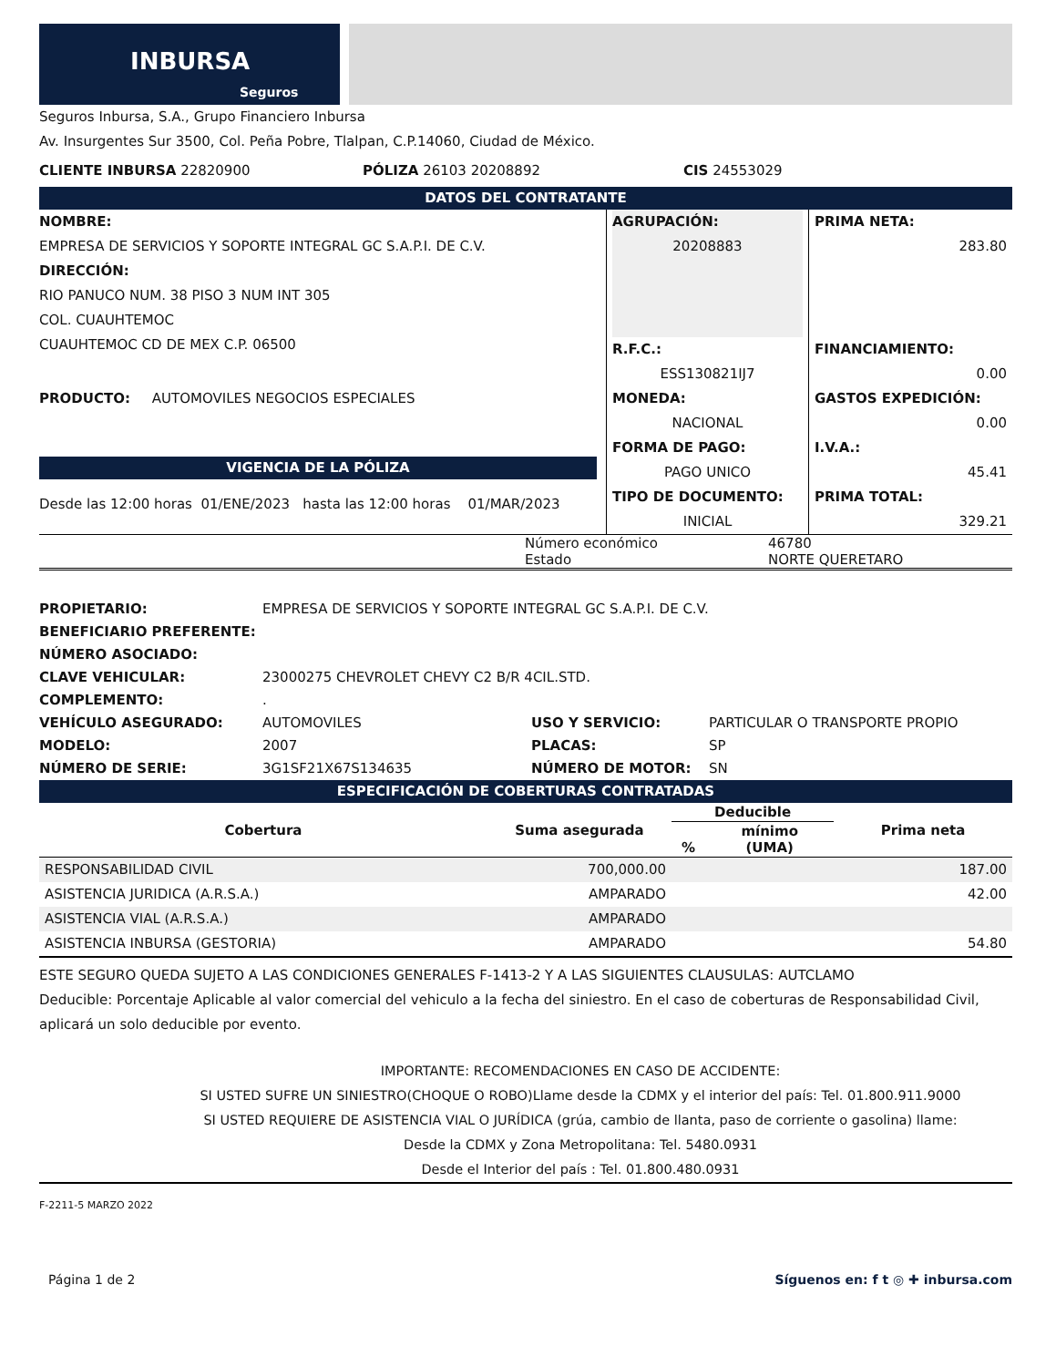INBURSA
Seguros
Seguros Inbursa, S.A., Grupo Financiero Inbursa
Av. Insurgentes Sur 3500, Col. Peña Pobre, Tlalpan, C.P.14060, Ciudad de México.
CLIENTE INBURSA 22820900 PÓLIZA 26103 20208892 CIS 24553029
DATOS DEL CONTRATANTE
NOMBRE:
EMPRESA DE SERVICIOS Y SOPORTE INTEGRAL GC S.A.P.I. DE C.V.
DIRECCIÓN:
RIO PANUCO NUM. 38 PISO 3 NUM INT 305
COL. CUAUHTEMOC
CUAUHTEMOC CD DE MEX C.P. 06500
PRODUCTO: AUTOMOVILES NEGOCIOS ESPECIALES
VIGENCIA DE LA PÓLIZA
Desde las 12:00 horas 01/ENE/2023 hasta las 12:00 horas 01/MAR/2023
AGRUPACIÓN:
20208883
R.F.C.:
ESS130821IJ7
MONEDA:
NACIONAL
FORMA DE PAGO:
PAGO UNICO
TIPO DE DOCUMENTO:
INICIAL
PRIMA NETA:
283.80
FINANCIAMIENTO:
0.00
GASTOS EXPEDICIÓN:
0.00
I.V.A.:
45.41
PRIMA TOTAL:
329.21
Número económico 46780 Estado NORTE QUERETARO
PROPIETARIO: EMPRESA DE SERVICIOS Y SOPORTE INTEGRAL GC S.A.P.I. DE C.V. BENEFICIARIO PREFERENTE: NÚMERO ASOCIADO: CLAVE VEHICULAR: 23000275 CHEVROLET CHEVY C2 B/R 4CIL.STD. COMPLEMENTO:. VEHÍCULO ASEGURADO: AUTOMOVILES USO Y SERVICIO: PARTICULAR O TRANSPORTE PROPIO MODELO: 2007 PLACAS: SP NÚMERO DE SERIE: 3G1SF21X67S134635 NÚMERO DE MOTOR: SN
ESPECIFICACIÓN DE COBERTURAS CONTRATADAS
| Cobertura | Suma asegurada | Deducible | | Prima neta |
| --- | --- | --- | --- | --- |
| | | % | mínimo (UMA) | |
| RESPONSABILIDAD CIVIL | 700,000.00 | | | 187.00 |
| ASISTENCIA JURIDICA (A.R.S.A.) | AMPARADO | | | 42.00 |
| ASISTENCIA VIAL (A.R.S.A.) | AMPARADO | | | |
| ASISTENCIA INBURSA (GESTORIA) | AMPARADO | | | 54.80 |
ESTE SEGURO QUEDA SUJETO A LAS CONDICIONES GENERALES F-1413-2 Y A LAS SIGUIENTES CLAUSULAS: AUTCLAMO
Deducible: Porcentaje Aplicable al valor comercial del vehiculo a la fecha del siniestro. En el caso de coberturas de Responsabilidad Civil, aplicará un solo deducible por evento.
IMPORTANTE: RECOMENDACIONES EN CASO DE ACCIDENTE:
SI USTED SUFRE UN SINIESTRO(CHOQUE O ROBO)Llame desde la CDMX y el interior del país: Tel. 01.800.911.9000
SI USTED REQUIERE DE ASISTENCIA VIAL O JURÍDICA (grúa, cambio de llanta, paso de corriente o gasolina) llame:
Desde la CDMX y Zona Metropolitana: Tel. 5480.0931
Desde el Interior del país : Tel. 01.800.480.0931
F-2211-5 MARZO 2022
Página 1 de 2 Síguenos en: f t ◎ ✚ inbursa.com